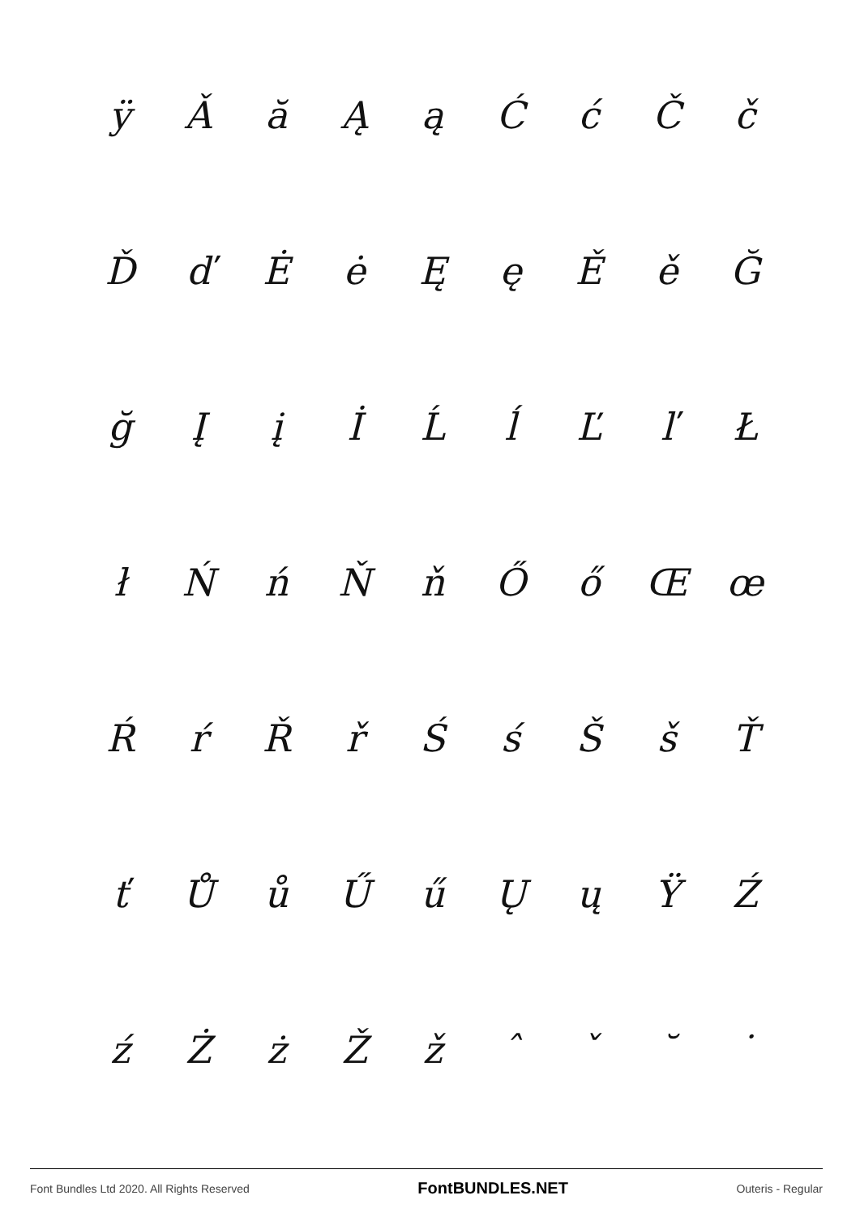ÿ Ǎ ă Ą ą Ć ć Č č
Ď ď Ė ė Ę ę Ě ě Ğ
ğ Į į İ Ĺ ĺ Ľ ľ Ł
ł Ń ń Ň ň Ő ő Œ œ
Ŕ ŕ Ř ř Ś ś Š š Ť
ť Ů ů Ű ű Ų ų Ÿ Ź
ź Ż ż Ž ž ˆ ˇ ˘ ˙
Font Bundles Ltd 2020. All Rights Reserved FontBUNDLES.NET Outeris - Regular